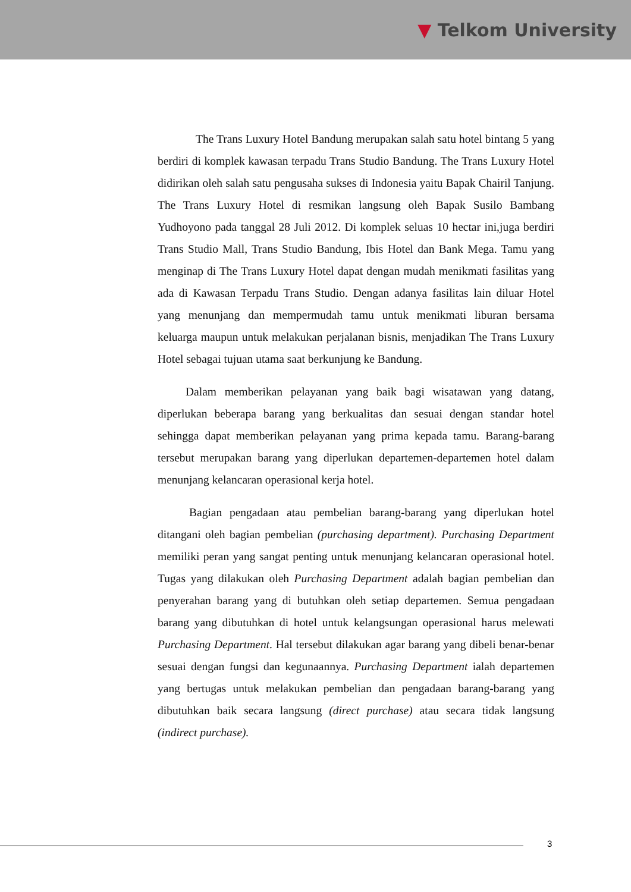▼ Telkom University
The Trans Luxury Hotel Bandung merupakan salah satu hotel bintang 5 yang berdiri di komplek kawasan terpadu Trans Studio Bandung. The Trans Luxury Hotel didirikan oleh salah satu pengusaha sukses di Indonesia yaitu Bapak Chairil Tanjung. The Trans Luxury Hotel di resmikan langsung oleh Bapak Susilo Bambang Yudhoyono pada tanggal 28 Juli 2012. Di komplek seluas 10 hectar ini,juga berdiri Trans Studio Mall, Trans Studio Bandung, Ibis Hotel dan Bank Mega. Tamu yang menginap di The Trans Luxury Hotel dapat dengan mudah menikmati fasilitas yang ada di Kawasan Terpadu Trans Studio. Dengan adanya fasilitas lain diluar Hotel yang menunjang dan mempermudah tamu untuk menikmati liburan bersama keluarga maupun untuk melakukan perjalanan bisnis, menjadikan The Trans Luxury Hotel sebagai tujuan utama saat berkunjung ke Bandung.
Dalam memberikan pelayanan yang baik bagi wisatawan yang datang, diperlukan beberapa barang yang berkualitas dan sesuai dengan standar hotel sehingga dapat memberikan pelayanan yang prima kepada tamu. Barang-barang tersebut merupakan barang yang diperlukan departemen-departemen hotel dalam menunjang kelancaran operasional kerja hotel.
Bagian pengadaan atau pembelian barang-barang yang diperlukan hotel ditangani oleh bagian pembelian (purchasing department). Purchasing Department memiliki peran yang sangat penting untuk menunjang kelancaran operasional hotel. Tugas yang dilakukan oleh Purchasing Department adalah bagian pembelian dan penyerahan barang yang di butuhkan oleh setiap departemen. Semua pengadaan barang yang dibutuhkan di hotel untuk kelangsungan operasional harus melewati Purchasing Department. Hal tersebut dilakukan agar barang yang dibeli benar-benar sesuai dengan fungsi dan kegunaannya. Purchasing Department ialah departemen yang bertugas untuk melakukan pembelian dan pengadaan barang-barang yang dibutuhkan baik secara langsung (direct purchase) atau secara tidak langsung (indirect purchase).
3